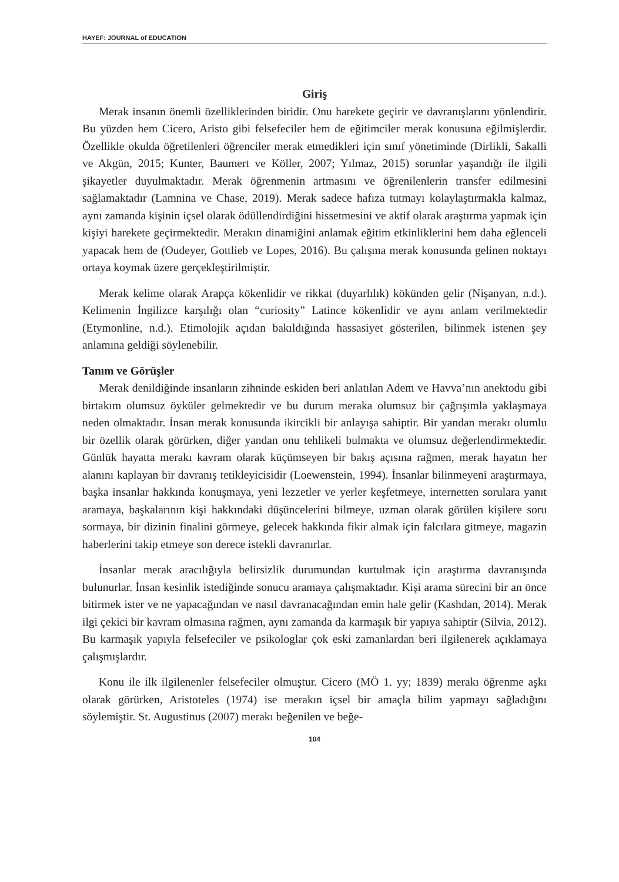HAYEF: JOURNAL of EDUCATION
Giriş
Merak insanın önemli özelliklerinden biridir. Onu harekete geçirir ve davranışlarını yönlendirir. Bu yüzden hem Cicero, Aristo gibi felsefeciler hem de eğitimciler merak konusuna eğilmişlerdir. Özellikle okulda öğretilenleri öğrenciler merak etmedikleri için sınıf yönetiminde (Dirlikli, Sakalli ve Akgün, 2015; Kunter, Baumert ve Köller, 2007; Yılmaz, 2015) sorunlar yaşandığı ile ilgili şikayetler duyulmaktadır. Merak öğrenmenin artmasını ve öğrenilenlerin transfer edilmesini sağlamaktadır (Lamnina ve Chase, 2019). Merak sadece hafıza tutmayı kolaylaştırmakla kalmaz, aynı zamanda kişinin içsel olarak ödüllendirdiğini hissetmesini ve aktif olarak araştırma yapmak için kişiyi harekete geçirmektedir. Merakın dinamiğini anlamak eğitim etkinliklerini hem daha eğlenceli yapacak hem de (Oudeyer, Gottlieb ve Lopes, 2016). Bu çalışma merak konusunda gelinen noktayı ortaya koymak üzere gerçekleştirilmiştir.
Merak kelime olarak Arapça kökenlidir ve rikkat (duyarlılık) kökünden gelir (Nişanyan, n.d.). Kelimenin İngilizce karşılığı olan “curiosity” Latince kökenlidir ve aynı anlam verilmektedir (Etymonline, n.d.). Etimolojik açıdan bakıldığında hassasiyet gösterilen, bilinmek istenen şey anlamına geldiği söylenebilir.
Tanım ve Görüşler
Merak denildiğinde insanların zihninde eskiden beri anlatılan Adem ve Havva’nın anektodu gibi birtakım olumsuz öyküler gelmektedir ve bu durum meraka olumsuz bir çağrışımla yaklaşmaya neden olmaktadır. İnsan merak konusunda ikircikli bir anlayışa sahiptir. Bir yandan merakı olumlu bir özellik olarak görürken, diğer yandan onu tehlikeli bulmakta ve olumsuz değerlendirmektedir. Günlük hayatta merakı kavram olarak küçümseyen bir bakış açısına rağmen, merak hayatın her alanını kaplayan bir davranış tetikleyicisidir (Loewenstein, 1994). İnsanlar bilinmeyeni araştırmaya, başka insanlar hakkında konuşmaya, yeni lezzetler ve yerler keşfetmeye, internetten sorulara yanıt aramaya, başkalarının kişi hakkındaki düşüncelerini bilmeye, uzman olarak görülen kişilere soru sormaya, bir dizinin finalini görmeye, gelecek hakkında fikir almak için falcılara gitmeye, magazin haberlerini takip etmeye son derece istekli davranırlar.
İnsanlar merak aracılığıyla belirsizlik durumundan kurtulmak için araştırma davranışında bulunurlar. İnsan kesinlik istediğinde sonucu aramaya çalışmaktadır. Kişi arama sürecini bir an önce bitirmek ister ve ne yapacağından ve nasıl davranacağından emin hale gelir (Kashdan, 2014). Merak ilgi çekici bir kavram olmasına rağmen, aynı zamanda da karmaşık bir yapıya sahiptir (Silvia, 2012). Bu karmaşık yapıyla felsefeciler ve psikologlar çok eski zamanlardan beri ilgilenerek açıklamaya çalışmışlardır.
Konu ile ilk ilgilenenler felsefeciler olmuştur. Cicero (MÖ 1. yy; 1839) merakı öğrenme aşkı olarak görürken, Aristoteles (1974) ise merakın içsel bir amaçla bilim yapmayı sağladığını söylemiştir. St. Augustinus (2007) merakı beğenilen ve beğe-
104